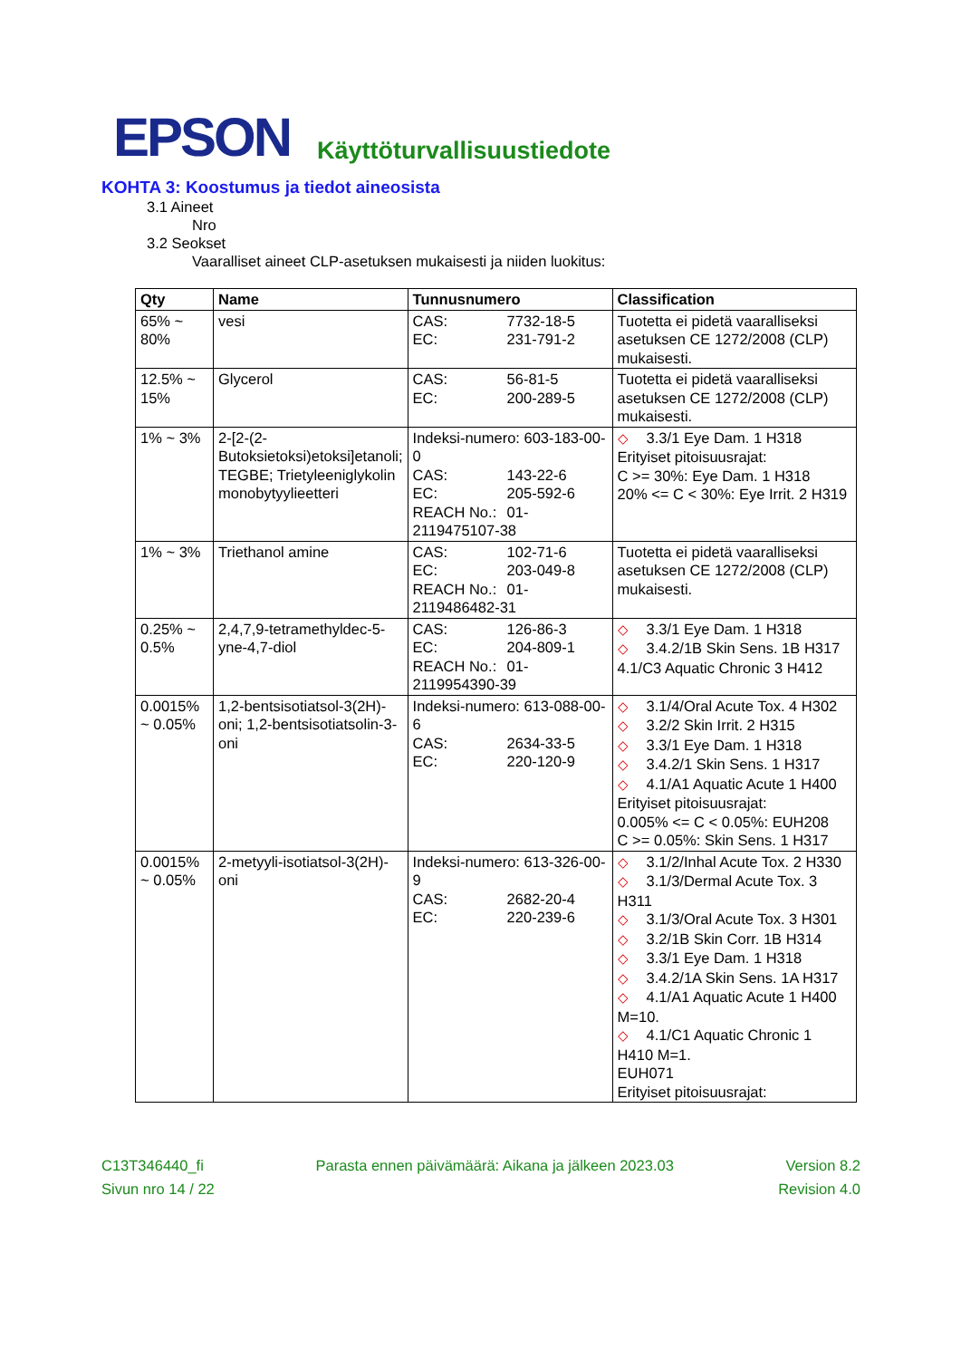EPSON Käyttöturvallisuustiedote
KOHTA 3: Koostumus ja tiedot aineosista
3.1 Aineet
Nro
3.2 Seokset
Vaaralliset aineet CLP-asetuksen mukaisesti ja niiden luokitus:
| Qty | Name | Tunnusnumero | Classification |
| --- | --- | --- | --- |
| 65% ~ 80% | vesi | CAS: 7732-18-5 EC: 231-791-2 | Tuotetta ei pidetä vaaralliseksi asetuksen CE 1272/2008 (CLP) mukaisesti. |
| 12.5% ~ 15% | Glycerol | CAS: 56-81-5 EC: 200-289-5 | Tuotetta ei pidetä vaaralliseksi asetuksen CE 1272/2008 (CLP) mukaisesti. |
| 1% ~ 3% | 2-[2-(2-Butoksietoksi)etoksi]etanoli; TEGBE; Trietyleeniglykolin monobytyylieetteri | Indeksi-numero: 603-183-00-0 CAS: 143-22-6 EC: 205-592-6 REACH No.: 01-2119475107-38 | ◇ 3.3/1 Eye Dam. 1 H318 Erityiset pitoisuusrajat: C >= 30%: Eye Dam. 1 H318 20% <= C < 30%: Eye Irrit. 2 H319 |
| 1% ~ 3% | Triethanol amine | CAS: 102-71-6 EC: 203-049-8 REACH No.: 01-2119486482-31 | Tuotetta ei pidetä vaaralliseksi asetuksen CE 1272/2008 (CLP) mukaisesti. |
| 0.25% ~ 0.5% | 2,4,7,9-tetramethyldec-5-yne-4,7-diol | CAS: 126-86-3 EC: 204-809-1 REACH No.: 01-2119954390-39 | ◇ 3.3/1 Eye Dam. 1 H318 ◇ 3.4.2/1B Skin Sens. 1B H317 4.1/C3 Aquatic Chronic 3 H412 |
| 0.0015% ~ 0.05% | 1,2-bentsisotiatsol-3(2H)-oni; 1,2-bentsisotiatsolin-3-oni | Indeksi-numero: 613-088-00-6 CAS: 2634-33-5 EC: 220-120-9 | ◇ 3.1/4/Oral Acute Tox. 4 H302 ◇ 3.2/2 Skin Irrit. 2 H315 ◇ 3.3/1 Eye Dam. 1 H318 ◇ 3.4.2/1 Skin Sens. 1 H317 ◇ 4.1/A1 Aquatic Acute 1 H400 Erityiset pitoisuusrajat: 0.005% <= C < 0.05%: EUH208 C >= 0.05%: Skin Sens. 1 H317 |
| 0.0015% ~ 0.05% | 2-metyyli-isotiatsol-3(2H)-oni | Indeksi-numero: 613-326-00-9 CAS: 2682-20-4 EC: 220-239-6 | ◇ 3.1/2/Inhal Acute Tox. 2 H330 ◇ 3.1/3/Dermal Acute Tox. 3 H311 ◇ 3.1/3/Oral Acute Tox. 3 H301 ◇ 3.2/1B Skin Corr. 1B H314 ◇ 3.3/1 Eye Dam. 1 H318 ◇ 3.4.2/1A Skin Sens. 1A H317 ◇ 4.1/A1 Aquatic Acute 1 H400 M=10. ◇ 4.1/C1 Aquatic Chronic 1 H410 M=1. EUH071 Erityiset pitoisuusrajat: |
C13T346440_fi Parasta ennen päivämäärä: Aikana ja jälkeen 2023.03 Version 8.2
Sivun nro 14 / 22 Revision 4.0